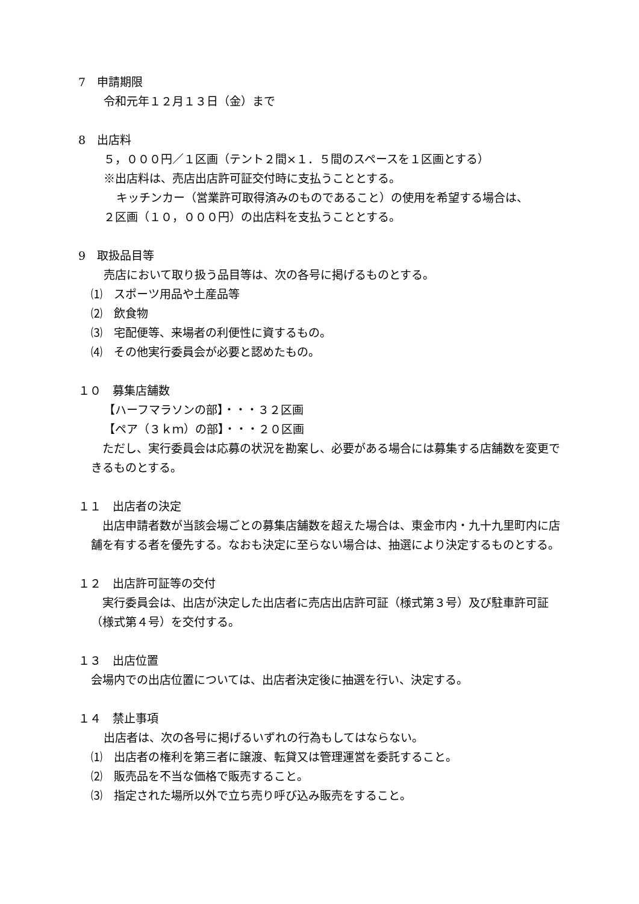7　申請期限
令和元年１２月１３日（金）まで
8　出店料
５，０００円／１区画（テント２間×１．５間のスペースを１区画とする）
※出店料は、売店出店許可証交付時に支払うこととする。
キッチンカー（営業許可取得済みのものであること）の使用を希望する場合は、
２区画（１０，０００円）の出店料を支払うこととする。
9　取扱品目等
売店において取り扱う品目等は、次の各号に掲げるものとする。
⑴　スポーツ用品や土産品等
⑵　飲食物
⑶　宅配便等、来場者の利便性に資するもの。
⑷　その他実行委員会が必要と認めたもの。
１０　募集店舗数
【ハーフマラソンの部】・・・３２区画
【ペア（３ｋｍ）の部】・・・２０区画
　ただし、実行委員会は応募の状況を勘案し、必要がある場合には募集する店舗数を変更できるものとする。
１１　出店者の決定
　出店申請者数が当該会場ごとの募集店舗数を超えた場合は、東金市内・九十九里町内に店舗を有する者を優先する。なおも決定に至らない場合は、抽選により決定するものとする。
１２　出店許可証等の交付
　実行委員会は、出店が決定した出店者に売店出店許可証（様式第３号）及び駐車許可証（様式第４号）を交付する。
１３　出店位置
会場内での出店位置については、出店者決定後に抽選を行い、決定する。
１４　禁止事項
出店者は、次の各号に掲げるいずれの行為もしてはならない。
⑴　出店者の権利を第三者に譲渡、転貸又は管理運営を委託すること。
⑵　販売品を不当な価格で販売すること。
⑶　指定された場所以外で立ち売り呼び込み販売をすること。